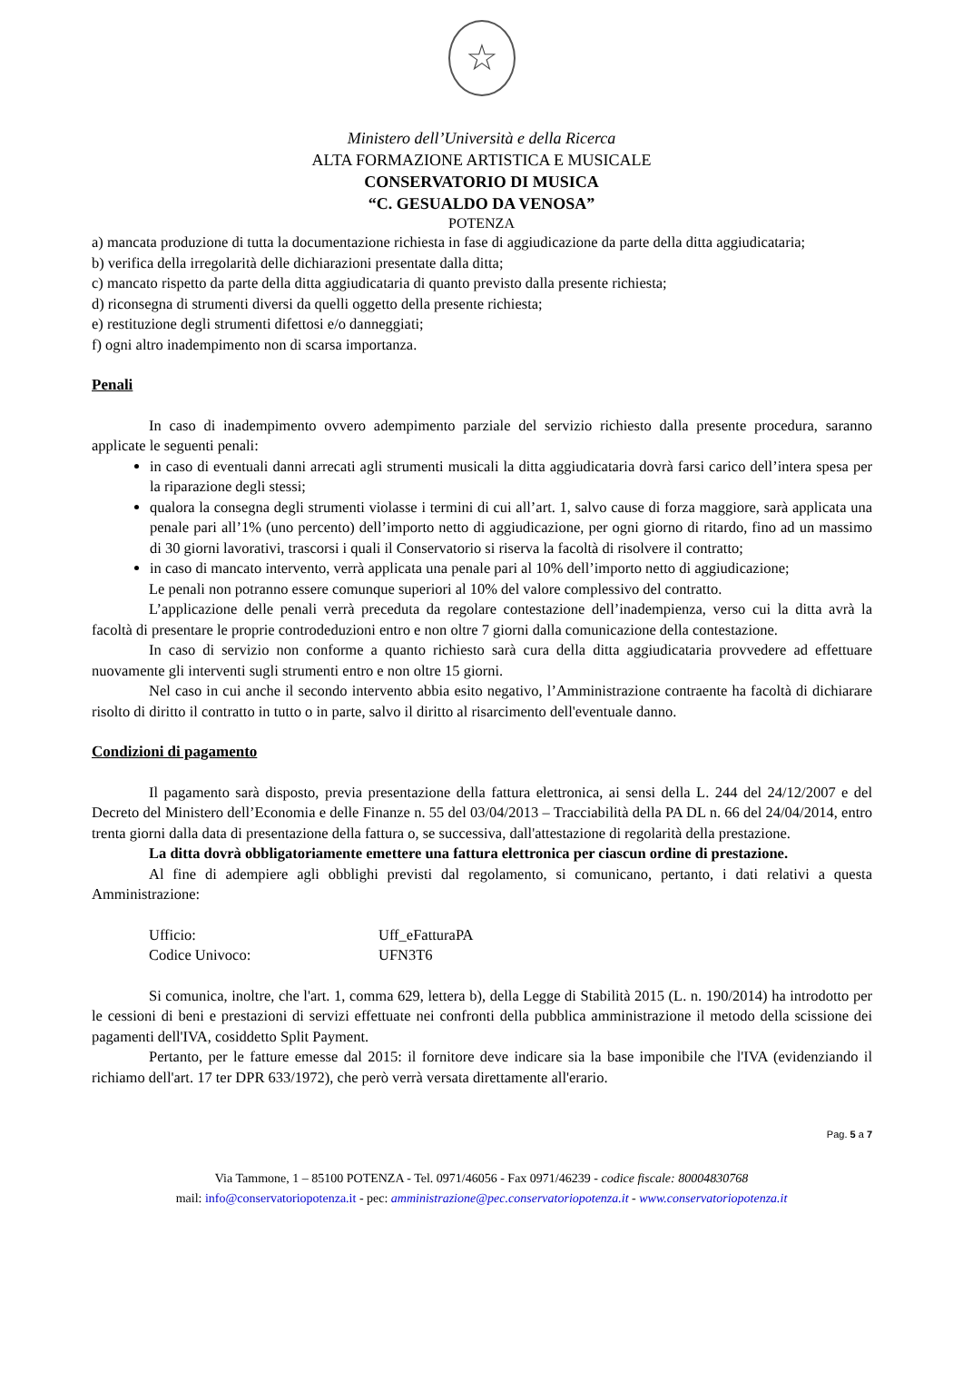☆
Ministero dell’Università e della Ricerca
ALTA FORMAZIONE ARTISTICA E MUSICALE
CONSERVATORIO DI MUSICA
“C. GESUALDO DA VENOSA”
POTENZA
a) mancata produzione di tutta la documentazione richiesta in fase di aggiudicazione da parte della ditta aggiudicataria;
b) verifica della irregolarità delle dichiarazioni presentate dalla ditta;
c) mancato rispetto da parte della ditta aggiudicataria di quanto previsto dalla presente richiesta;
d) riconsegna di strumenti diversi da quelli oggetto della presente richiesta;
e) restituzione degli strumenti difettosi e/o danneggiati;
f) ogni altro inadempimento non di scarsa importanza.
Penali
In caso di inadempimento ovvero adempimento parziale del servizio richiesto dalla presente procedura, saranno applicate le seguenti penali:
in caso di eventuali danni arrecati agli strumenti musicali la ditta aggiudicataria dovrà farsi carico dell’intera spesa per la riparazione degli stessi;
qualora la consegna degli strumenti violasse i termini di cui all’art. 1, salvo cause di forza maggiore, sarà applicata una penale pari all’1% (uno percento) dell’importo netto di aggiudicazione, per ogni giorno di ritardo, fino ad un massimo di 30 giorni lavorativi, trascorsi i quali il Conservatorio si riserva la facoltà di risolvere il contratto;
in caso di mancato intervento, verrà applicata una penale pari al 10% dell’importo netto di aggiudicazione;
Le penali non potranno essere comunque superiori al 10% del valore complessivo del contratto.
L’applicazione delle penali verrà preceduta da regolare contestazione dell’inadempienza, verso cui la ditta avrà la facoltà di presentare le proprie controdeduzioni entro e non oltre 7 giorni dalla comunicazione della contestazione.
In caso di servizio non conforme a quanto richiesto sarà cura della ditta aggiudicataria provvedere ad effettuare nuovamente gli interventi sugli strumenti entro e non oltre 15 giorni.
Nel caso in cui anche il secondo intervento abbia esito negativo, l’Amministrazione contraente ha facoltà di dichiarare risolto di diritto il contratto in tutto o in parte, salvo il diritto al risarcimento dell'eventuale danno.
Condizioni di pagamento
Il pagamento sarà disposto, previa presentazione della fattura elettronica, ai sensi della L. 244 del 24/12/2007 e del Decreto del Ministero dell’Economia e delle Finanze n. 55 del 03/04/2013 – Tracciabilità della PA DL n. 66 del 24/04/2014, entro trenta giorni dalla data di presentazione della fattura o, se successiva, dall'attestazione di regolarità della prestazione.
La ditta dovrà obbligatoriamente emettere una fattura elettronica per ciascun ordine di prestazione.
Al fine di adempiere agli obblighi previsti dal regolamento, si comunicano, pertanto, i dati relativi a questa Amministrazione:
Ufficio: Uff_eFatturaPA
Codice Univoco: UFN3T6
Si comunica, inoltre, che l'art. 1, comma 629, lettera b), della Legge di Stabilità 2015 (L. n. 190/2014) ha introdotto per le cessioni di beni e prestazioni di servizi effettuate nei confronti della pubblica amministrazione il metodo della scissione dei pagamenti dell'IVA, cosiddetto Split Payment.
Pertanto, per le fatture emesse dal 2015: il fornitore deve indicare sia la base imponibile che l'IVA (evidenziando il richiamo dell'art. 17 ter DPR 633/1972), che però verrà versata direttamente all'erario.
Pag. 5 a 7
Via Tammone, 1 – 85100 POTENZA - Tel. 0971/46056 - Fax 0971/46239 - codice fiscale: 80004830768
mail: info@conservatoriopotenza.it - pec: amministrazione@pec.conservatoriopotenza.it - www.conservatoriopotenza.it